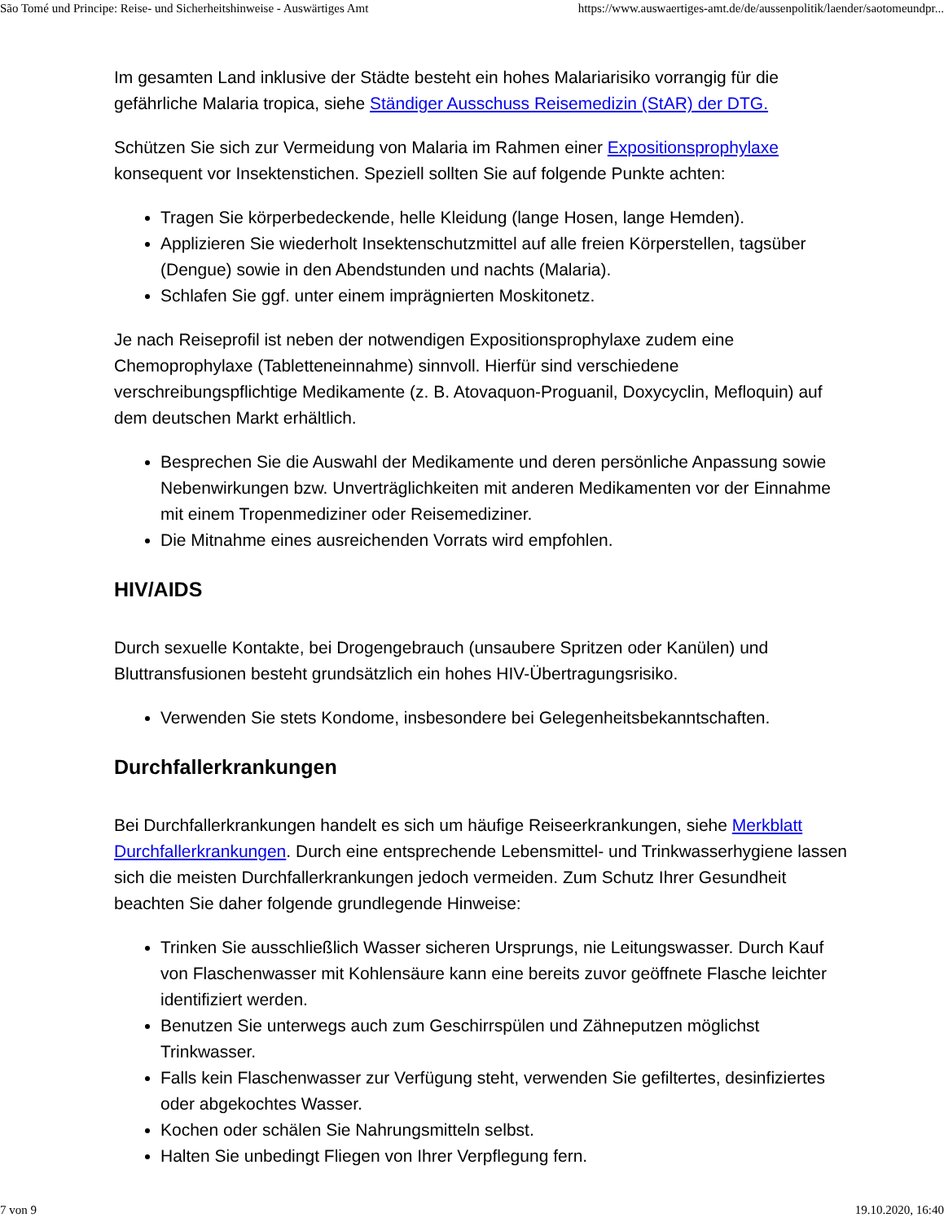São Tomé und Principe: Reise- und Sicherheitshinweise - Auswärtiges Amt https://www.auswaertiges-amt.de/de/aussenpolitik/laender/saotomeundpr...
Im gesamten Land inklusive der Städte besteht ein hohes Malariarisiko vorrangig für die gefährliche Malaria tropica, siehe Ständiger Ausschuss Reisemedizin (StAR) der DTG.
Schützen Sie sich zur Vermeidung von Malaria im Rahmen einer Expositionsprophylaxe konsequent vor Insektenstichen. Speziell sollten Sie auf folgende Punkte achten:
Tragen Sie körperbedeckende, helle Kleidung (lange Hosen, lange Hemden).
Applizieren Sie wiederholt Insektenschutzmittel auf alle freien Körperstellen, tagsüber (Dengue) sowie in den Abendstunden und nachts (Malaria).
Schlafen Sie ggf. unter einem imprägnierten Moskitonetz.
Je nach Reiseprofil ist neben der notwendigen Expositionsprophylaxe zudem eine Chemoprophylaxe (Tabletteneinnahme) sinnvoll. Hierfür sind verschiedene verschreibungspflichtige Medikamente (z. B. Atovaquon-Proguanil, Doxycyclin, Mefloquin) auf dem deutschen Markt erhältlich.
Besprechen Sie die Auswahl der Medikamente und deren persönliche Anpassung sowie Nebenwirkungen bzw. Unverträglichkeiten mit anderen Medikamenten vor der Einnahme mit einem Tropenmediziner oder Reisemediziner.
Die Mitnahme eines ausreichenden Vorrats wird empfohlen.
HIV/AIDS
Durch sexuelle Kontakte, bei Drogengebrauch (unsaubere Spritzen oder Kanülen) und Bluttransfusionen besteht grundsätzlich ein hohes HIV-Übertragungsrisiko.
Verwenden Sie stets Kondome, insbesondere bei Gelegenheitsbekanntschaften.
Durchfallerkrankungen
Bei Durchfallerkrankungen handelt es sich um häufige Reiseerkrankungen, siehe Merkblatt Durchfallerkrankungen. Durch eine entsprechende Lebensmittel- und Trinkwasserhygiene lassen sich die meisten Durchfallerkrankungen jedoch vermeiden. Zum Schutz Ihrer Gesundheit beachten Sie daher folgende grundlegende Hinweise:
Trinken Sie ausschließlich Wasser sicheren Ursprungs, nie Leitungswasser. Durch Kauf von Flaschenwasser mit Kohlensäure kann eine bereits zuvor geöffnete Flasche leichter identifiziert werden.
Benutzen Sie unterwegs auch zum Geschirrspülen und Zähneputzen möglichst Trinkwasser.
Falls kein Flaschenwasser zur Verfügung steht, verwenden Sie gefiltertes, desinfiziertes oder abgekochtes Wasser.
Kochen oder schälen Sie Nahrungsmitteln selbst.
Halten Sie unbedingt Fliegen von Ihrer Verpflegung fern.
7 von 9 19.10.2020, 16:40